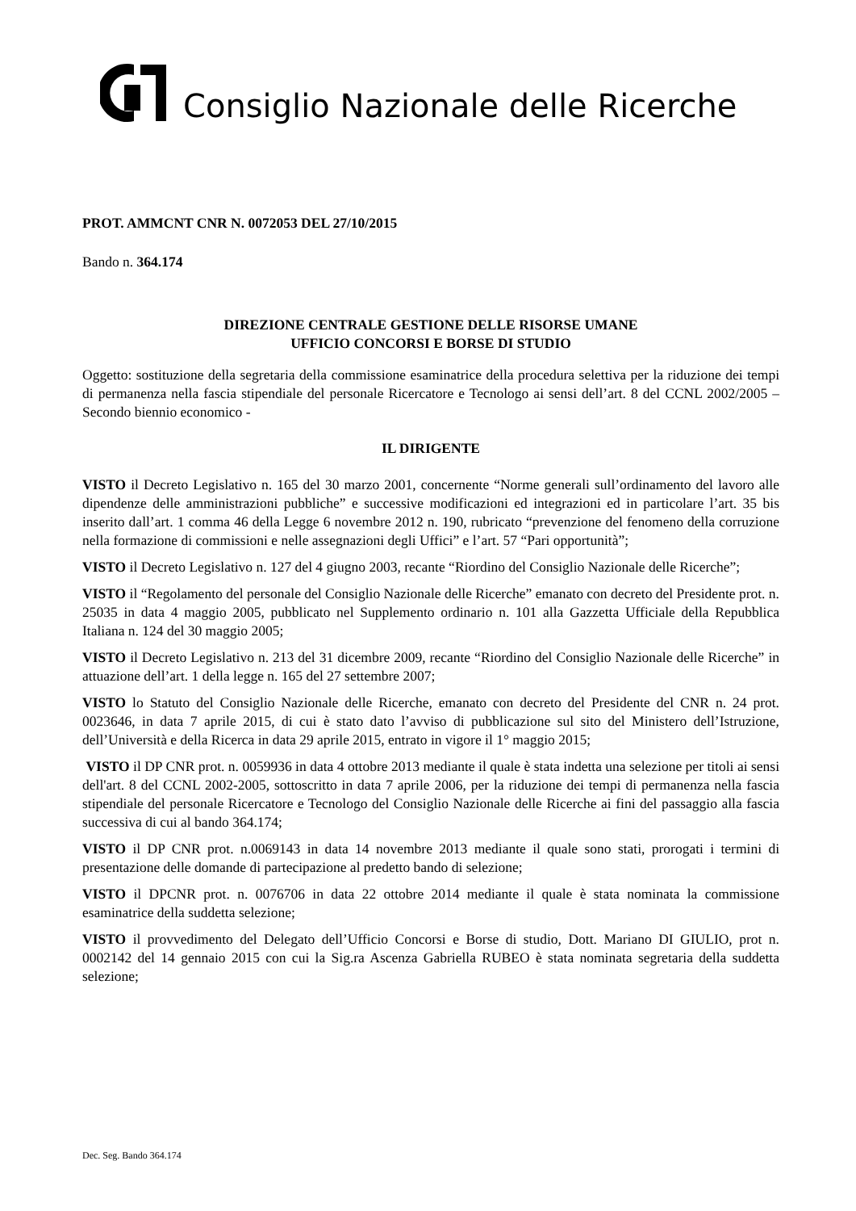Consiglio Nazionale delle Ricerche
PROT. AMMCNT CNR N. 0072053 DEL 27/10/2015
Bando n. 364.174
DIREZIONE CENTRALE GESTIONE DELLE RISORSE UMANE
UFFICIO CONCORSI E BORSE DI STUDIO
Oggetto: sostituzione della segretaria della commissione esaminatrice della procedura selettiva per la riduzione dei tempi di permanenza nella fascia stipendiale del personale Ricercatore e Tecnologo ai sensi dell’art. 8 del CCNL 2002/2005 –Secondo biennio economico -
IL DIRIGENTE
VISTO il Decreto Legislativo n. 165 del 30 marzo 2001, concernente “Norme generali sull’ordinamento del lavoro alle dipendenze delle amministrazioni pubbliche” e successive modificazioni ed integrazioni ed in particolare l’art. 35 bis inserito dall’art. 1 comma 46 della Legge 6 novembre 2012 n. 190, rubricato “prevenzione del fenomeno della corruzione nella formazione di commissioni e nelle assegnazioni degli Uffici” e l’art. 57 “Pari opportunità”;
VISTO il Decreto Legislativo n. 127 del 4 giugno 2003, recante “Riordino del Consiglio Nazionale delle Ricerche”;
VISTO il “Regolamento del personale del Consiglio Nazionale delle Ricerche” emanato con decreto del Presidente prot. n. 25035 in data 4 maggio 2005, pubblicato nel Supplemento ordinario n. 101 alla Gazzetta Ufficiale della Repubblica Italiana n. 124 del 30 maggio 2005;
VISTO il Decreto Legislativo n. 213 del 31 dicembre 2009, recante “Riordino del Consiglio Nazionale delle Ricerche” in attuazione dell’art. 1 della legge n. 165 del 27 settembre 2007;
VISTO lo Statuto del Consiglio Nazionale delle Ricerche, emanato con decreto del Presidente del CNR n. 24 prot. 0023646, in data 7 aprile 2015, di cui è stato dato l’avviso di pubblicazione sul sito del Ministero dell’Istruzione, dell’Università e della Ricerca in data 29 aprile 2015, entrato in vigore il 1° maggio 2015;
VISTO il DP CNR prot. n. 0059936 in data 4 ottobre 2013 mediante il quale è stata indetta una selezione per titoli ai sensi dell'art. 8 del CCNL 2002-2005, sottoscritto in data 7 aprile 2006, per la riduzione dei tempi di permanenza nella fascia stipendiale del personale Ricercatore e Tecnologo del Consiglio Nazionale delle Ricerche ai fini del passaggio alla fascia successiva di cui al bando 364.174;
VISTO il DP CNR prot. n.0069143 in data 14 novembre 2013 mediante il quale sono stati, prorogati i termini di presentazione delle domande di partecipazione al predetto bando di selezione;
VISTO il DPCNR prot. n. 0076706 in data 22 ottobre 2014 mediante il quale è stata nominata la commissione esaminatrice della suddetta selezione;
VISTO il provvedimento del Delegato dell’Ufficio Concorsi e Borse di studio, Dott. Mariano DI GIULIO, prot n. 0002142 del 14 gennaio 2015 con cui la Sig.ra Ascenza Gabriella RUBEO è stata nominata segretaria della suddetta selezione;
Dec. Seg. Bando 364.174